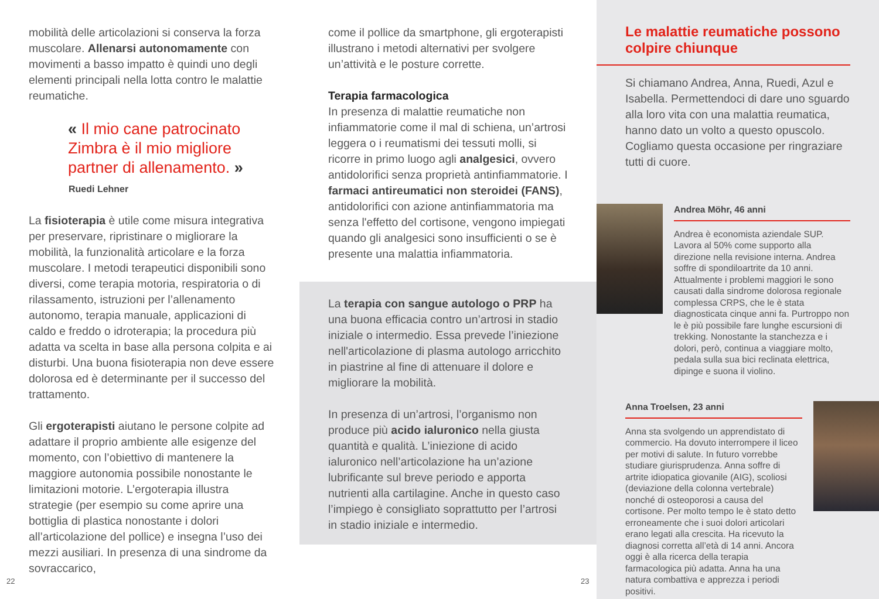mobilità delle articolazioni si conserva la forza muscolare. Allenarsi autonomamente con movimenti a basso impatto è quindi uno degli elementi principali nella lotta contro le malattie reumatiche.
« Il mio cane patrocinato Zimbra è il mio migliore partner di allenamento. »
Ruedi Lehner
La fisioterapia è utile come misura integrativa per preservare, ripristinare o migliorare la mobilità, la funzionalità articolare e la forza muscolare. I metodi terapeutici disponibili sono diversi, come terapia motoria, respiratoria o di rilassamento, istruzioni per l’allenamento autonomo, terapia manuale, applicazioni di caldo e freddo o idroterapia; la procedura più adatta va scelta in base alla persona colpita e ai disturbi. Una buona fisioterapia non deve essere dolorosa ed è determinante per il successo del trattamento.
Gli ergoterapisti aiutano le persone colpite ad adattare il proprio ambiente alle esigenze del momento, con l’obiettivo di mantenere la maggiore autonomia possibile nonostante le limitazioni motorie. L’ergoterapia illustra strategie (per esempio su come aprire una bottiglia di plastica nonostante i dolori all’articolazione del pollice) e insegna l’uso dei mezzi ausiliari. In presenza di una sindrome da sovraccarico,
come il pollice da smartphone, gli ergoterapisti illustrano i metodi alternativi per svolgere un’attività e le posture corrette.
Terapia farmacologica
In presenza di malattie reumatiche non infiammatorie come il mal di schiena, un’artrosi leggera o i reumatismi dei tessuti molli, si ricorre in primo luogo agli analgesici, ovvero antidolorifici senza proprietà antinfiammatorie. I farmaci antireumatici non steroidei (FANS), antidolorifici con azione antinfiammatoria ma senza l'effetto del cortisone, vengono impiegati quando gli analgesici sono insufficienti o se è presente una malattia infiammatoria.
La terapia con sangue autologo o PRP ha una buona efficacia contro un’artrosi in stadio iniziale o intermedio. Essa prevede l’iniezione nell'articolazione di plasma autologo arricchito in piastrine al fine di attenuare il dolore e migliorare la mobilità.
In presenza di un’artrosi, l’organismo non produce più acido ialuronico nella giusta quantità e qualità. L’iniezione di acido ialuronico nell’articolazione ha un’azione lubrificante sul breve periodo e apporta nutrienti alla cartilagine. Anche in questo caso l’impiego è consigliato soprattutto per l’artrosi in stadio iniziale e intermedio.
Le malattie reumatiche possono colpire chiunque
Si chiamano Andrea, Anna, Ruedi, Azul e Isabella. Permettendoci di dare uno sguardo alla loro vita con una malattia reumatica, hanno dato un volto a questo opuscolo. Cogliamo questa occasione per ringraziare tutti di cuore.
Andrea Möhr, 46 anni
Andrea è economista aziendale SUP. Lavora al 50% come supporto alla direzione nella revisione interna. Andrea soffre di spondiloartrite da 10 anni. Attualmente i problemi maggiori le sono causati dalla sindrome dolorosa regionale complessa CRPS, che le è stata diagnosticata cinque anni fa. Purtroppo non le è più possibile fare lunghe escursioni di trekking. Nonostante la stanchezza e i dolori, però, continua a viaggiare molto, pedala sulla sua bici reclinata elettrica, dipinge e suona il violino.
Anna Troelsen, 23 anni
Anna sta svolgendo un apprendistato di commercio. Ha dovuto interrompere il liceo per motivi di salute. In futuro vorrebbe studiare giurisprudenza. Anna soffre di artrite idiopatica giovanile (AIG), scoliosi (deviazione della colonna vertebrale) nonché di osteoporosi a causa del cortisone. Per molto tempo le è stato detto erroneamente che i suoi dolori articolari erano legati alla crescita. Ha ricevuto la diagnosi corretta all’età di 14 anni. Ancora oggi è alla ricerca della terapia farmacologica più adatta. Anna ha una natura combattiva e apprezza i periodi positivi.
22 23